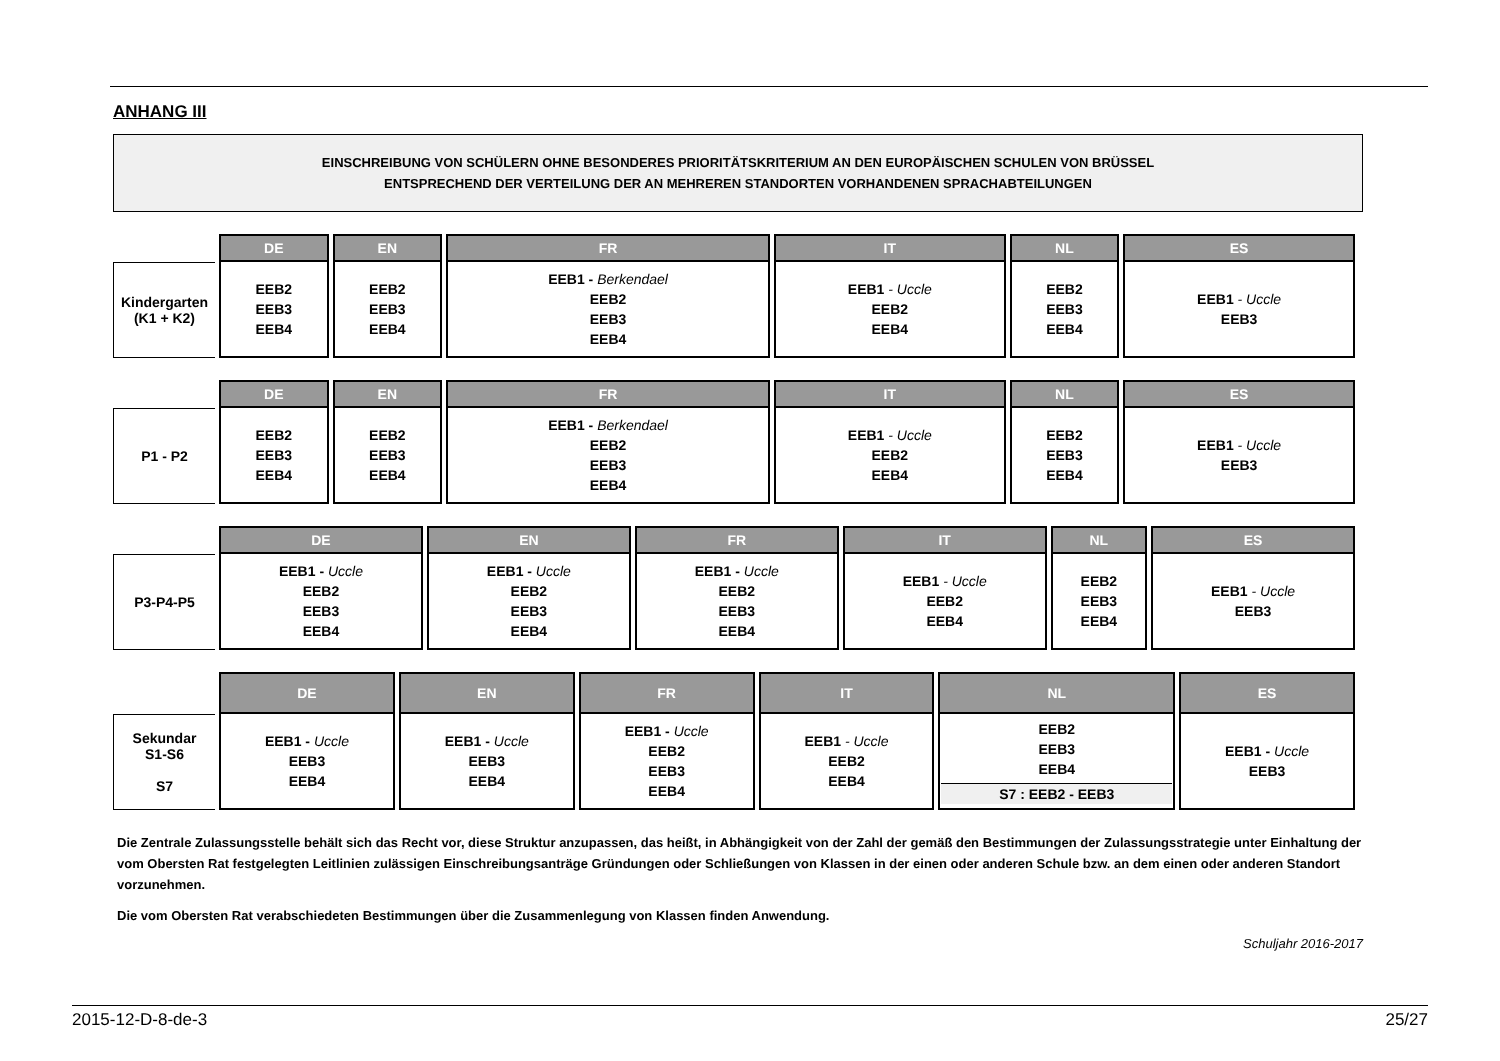ANHANG III
EINSCHREIBUNG VON SCHÜLERN OHNE BESONDERES PRIORITÄTSKRITERIUM AN DEN EUROPÄISCHEN SCHULEN VON BRÜSSEL
ENTSPRECHEND DER VERTEILUNG DER AN MEHREREN STANDORTEN VORHANDENEN SPRACHABTEILUNGEN
| | DE | EN | FR | IT | NL | ES |
| Kindergarten (K1 + K2) | EEB2 EEB3 EEB4 | EEB2 EEB3 EEB4 | EEB1 - Berkendael EEB2 EEB3 EEB4 | EEB1 - Uccle EEB2 EEB4 | EEB2 EEB3 EEB4 | EEB1 - Uccle EEB3 |
| | DE | EN | FR | IT | NL | ES |
| P1 - P2 | EEB2 EEB3 EEB4 | EEB2 EEB3 EEB4 | EEB1 - Berkendael EEB2 EEB3 EEB4 | EEB1 - Uccle EEB2 EEB4 | EEB2 EEB3 EEB4 | EEB1 - Uccle EEB3 |
| | DE | EN | FR | IT | NL | ES |
| P3-P4-P5 | EEB1 - Uccle EEB2 EEB3 EEB4 | EEB1 - Uccle EEB2 EEB3 EEB4 | EEB1 - Uccle EEB2 EEB3 EEB4 | EEB1 - Uccle EEB2 EEB4 | EEB2 EEB3 EEB4 | EEB1 - Uccle EEB3 |
| | DE | EN | FR | IT | NL | ES |
| Sekundar S1-S6 S7 | EEB1 - Uccle EEB3 EEB4 | EEB1 - Uccle EEB3 EEB4 | EEB1 - Uccle EEB2 EEB3 EEB4 | EEB1 - Uccle EEB2 EEB4 | EEB2 EEB3 EEB4 S7 : EEB2 - EEB3 | EEB1 - Uccle EEB3 |
Die Zentrale Zulassungsstelle behält sich das Recht vor, diese Struktur anzupassen, das heißt, in Abhängigkeit von der Zahl der gemäß den Bestimmungen der Zulassungsstrategie unter Einhaltung der vom Obersten Rat festgelegten Leitlinien zulässigen Einschreibungsanträge Gründungen oder Schließungen von Klassen in der einen oder anderen Schule bzw. an dem einen oder anderen Standort vorzunehmen.
Die vom Obersten Rat verabschiedeten Bestimmungen über die Zusammenlegung von Klassen finden Anwendung.
Schuljahr 2016-2017
2015-12-D-8-de-3 25/27